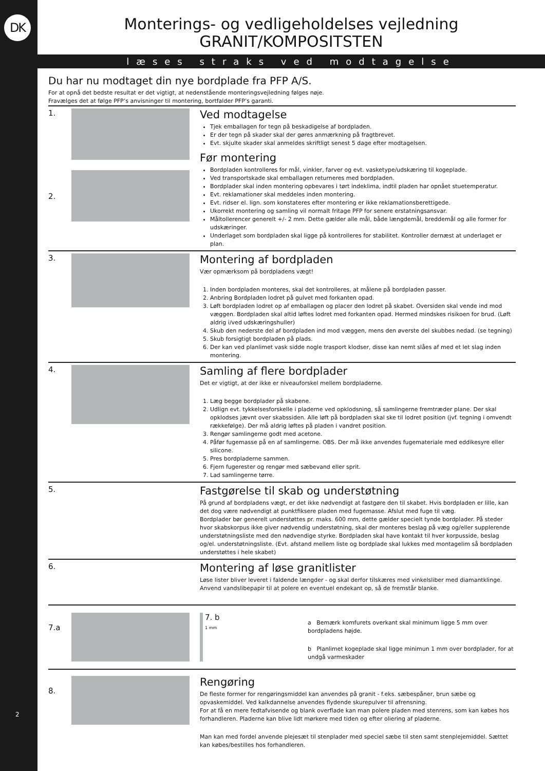DK
2
Monterings- og vedligeholdelses vejledning
GRANIT/KOMPOSITSTEN
læses straks ved modtagelse
Du har nu modtaget din nye bordplade fra PFP A/S.
For at opnå det bedste resultat er det vigtigt, at nedenstående monteringsvejledning følges nøje.
Fravælges det at følge PFP’s anvisninger til montering, bortfalder PFP’s garanti.
1.
2.
Ved modtagelse
Tjek emballagen for tegn på beskadigelse af bordpladen.
Er der tegn på skader skal der gøres anmærkning på fragtbrevet.
Evt. skjulte skader skal anmeldes skriftligt senest 5 dage efter modtagelsen.
Før montering
Bordpladen kontrolleres for mål, vinkler, farver og evt. vasketype/udskæring til kogeplade.
Ved transportskade skal emballagen returneres med bordpladen.
Bordplader skal inden montering opbevares i tørt indeklima, indtil pladen har opnået stuetemperatur.
Evt. reklamationer skal meddeles inden montering.
Evt. ridser el. lign. som konstateres efter montering er ikke reklamationsberettigede.
Ukorrekt montering og samling vil normalt fritage PFP for senere erstatningsansvar.
Måltollerencer generelt +/- 2 mm. Dette gælder alle mål, både længdemål, breddemål og alle former for udskæringer.
Underlaget som bordpladen skal ligge på kontrolleres for stabilitet. Kontroller dernæst at underlaget er plan.
3.
Montering af bordpladen
Vær opmærksom på bordpladens vægt!
1. Inden bordpladen monteres, skal det kontrolleres, at målene på bordpladen passer.
2. Anbring Bordpladen lodret på gulvet med forkanten opad.
3. Løft bordpladen lodret op af emballagen og placer den lodret på skabet. Oversiden skal vende ind mod væggen. Bordpladen skal altid løftes lodret med forkanten opad. Hermed mindskes risikoen for brud. (Løft aldrig i/ved udskæringshuller)
4. Skub den nederste del af bordpladen ind mod væggen, mens den øverste del skubbes nedad. (se tegning)
5. Skub forsigtigt bordpladen på plads.
6. Der kan ved planlimet vask sidde nogle trasport klodser, disse kan nemt slåes af med et let slag inden montering.
4.
Samling af flere bordplader
Det er vigtigt, at der ikke er niveauforskel mellem bordpladerne.
1. Læg begge bordplader på skabene.
2. Udlign evt. tykkelsesforskelle i pladerne ved opklodsning, så samlingerne fremtræder plane. Der skal opklodses jævnt over skabssiden. Alle løft på bordpladen skal ske til lodret position (jvf. tegning i omvendt rækkefølge). Der må aldrig løftes på pladen i vandret position.
3. Rengør samlingerne godt med acetone.
4. Påfør fugemasse på en af samlingerne. OBS. Der må ikke anvendes fugemateriale med eddikesyre eller silicone.
5. Pres bordpladerne sammen.
6. Fjern fugerester og rengør med sæbevand eller sprit.
7. Lad samlingerne tørre.
5.
Fastgørelse til skab og understøtning
På grund af bordpladens vægt, er det ikke nødvendigt at fastgøre den til skabet. Hvis bordpladen er lille, kan det dog være nødvendigt at punktfiksere pladen med fugemasse. Afslut med fuge til væg.
Bordplader bør generelt understøttes pr. maks. 600 mm, dette gælder specielt tynde bordplader. På steder hvor skabskorpus ikke giver nødvendig understøtning, skal der monteres beslag på væg og/eller supplerende understøtningsliste med den nødvendige styrke. Bordpladen skal have kontakt til hver korpusside, beslag og/el. understøtningsliste. (Evt. afstand mellem liste og bordplade skal lukkes med montagelim så bordpladen understøttes i hele skabet)
6.
Montering af løse granitlister
Løse lister bliver leveret i faldende længder - og skal derfor tilskæres med vinkelsliber med diamantklinge.
Anvend vandslibepapir til at polere en eventuel endekant op, så de fremstår blanke.
7.a
7. b
1 mm
a Bemærk komfurets overkant skal minimum ligge 5 mm over bordpladens højde.
b Planlimet kogeplade skal ligge minimun 1 mm over bordplader, for at undgå varmeskader
8.
Rengøring
De fleste former for rengøringsmiddel kan anvendes på granit - f.eks. sæbespåner, brun sæbe og opvaskemiddel. Ved kalkdannelse anvendes flydende skurepulver til afrensning.
For at få en mere fedtafvisende og blank overflade kan man polere pladen med stenrens, som kan købes hos forhandleren. Pladerne kan blive lidt mørkere med tiden og efter oliering af pladerne.
Man kan med fordel anvende plejesæt til stenplader med speciel sæbe til sten samt stenplejemiddel. Sættet kan købes/bestilles hos forhandleren.